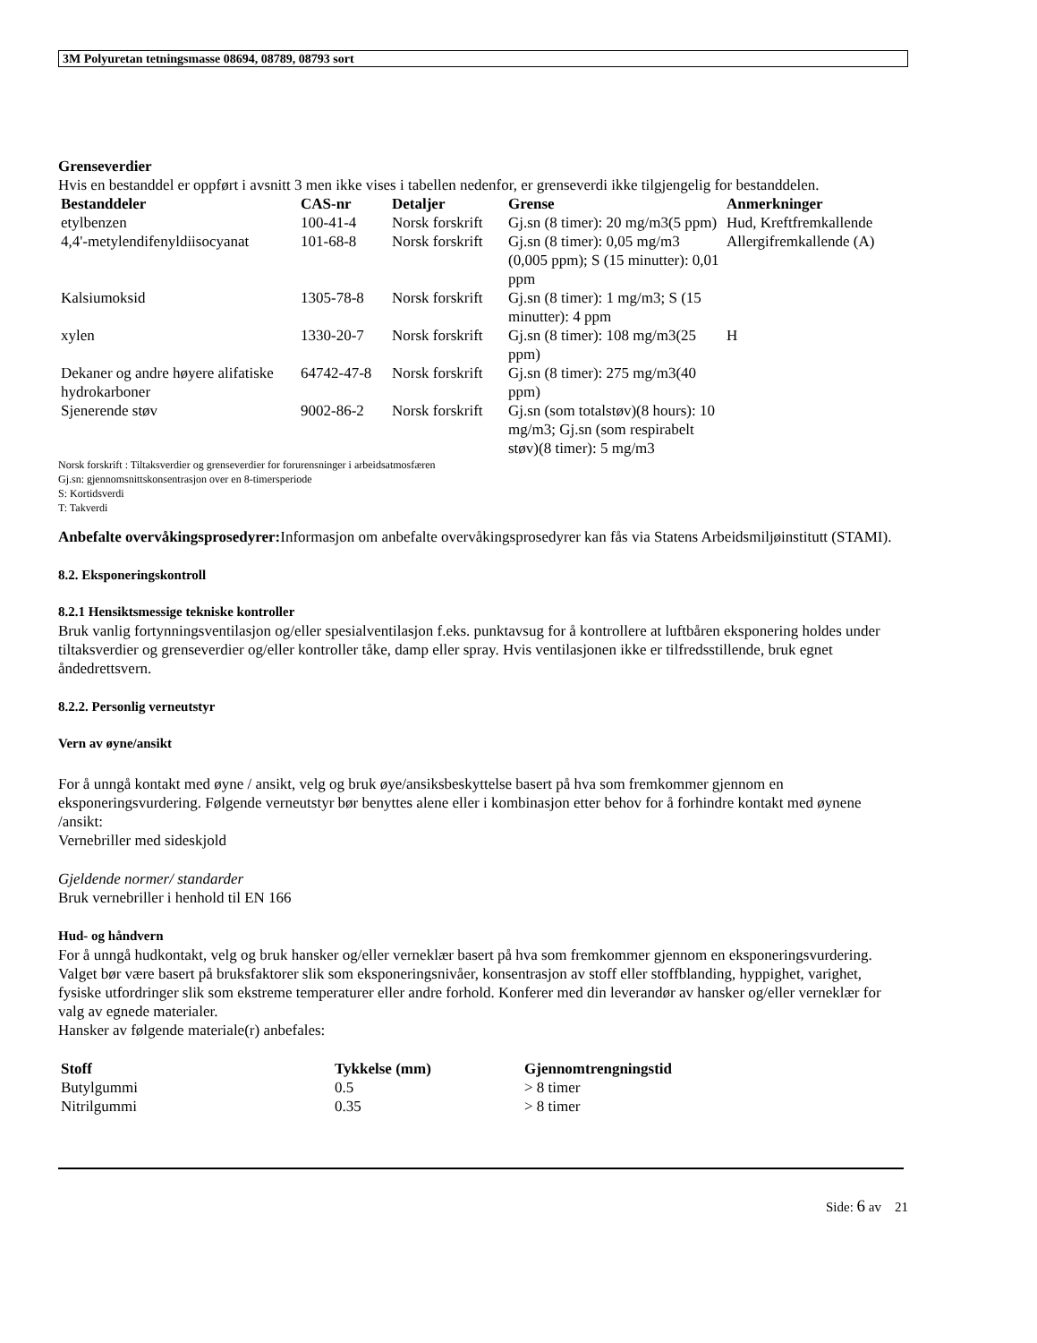3M Polyuretan tetningsmasse 08694, 08789, 08793 sort
Grenseverdier
Hvis en bestanddel er oppført i avsnitt 3 men ikke vises i tabellen nedenfor, er grenseverdi ikke tilgjengelig for bestanddelen.
| Bestanddeler | CAS-nr | Detaljer | Grense | Anmerkninger |
| --- | --- | --- | --- | --- |
| etylbenzen | 100-41-4 | Norsk forskrift | Gj.sn (8 timer): 20 mg/m3(5 ppm) | Hud, Kreftfremkallende |
| 4,4'-metylendifenyldiisocyanat | 101-68-8 | Norsk forskrift | Gj.sn (8 timer): 0,05 mg/m3 (0,005 ppm); S (15 minutter): 0,01 ppm | Allergifremkallende (A) |
| Kalsiumoksid | 1305-78-8 | Norsk forskrift | Gj.sn (8 timer): 1 mg/m3; S (15 minutter): 4 ppm | |
| xylen | 1330-20-7 | Norsk forskrift | Gj.sn (8 timer): 108 mg/m3(25 ppm) | H |
| Dekaner og andre høyere alifatiske hydrokarboner | 64742-47-8 | Norsk forskrift | Gj.sn (8 timer): 275 mg/m3(40 ppm) | |
| Sjenerende støv | 9002-86-2 | Norsk forskrift | Gj.sn (som totalstøv)(8 hours): 10 mg/m3; Gj.sn (som respirabelt støv)(8 timer): 5 mg/m3 | |
Norsk forskrift : Tiltaksverdier og grenseverdier for forurensninger i arbeidsatmosfæren
Gj.sn: gjennomsnittskonsentrasjon over en 8-timersperiode
S: Kortidsverdi
T: Takverdi
Anbefalte overvåkingsprosedyrer: Informasjon om anbefalte overvåkingsprosedyrer kan fås via Statens Arbeidsmiljøinstitutt (STAMI).
8.2. Eksponeringskontroll
8.2.1 Hensiktsmessige tekniske kontroller
Bruk vanlig fortynningsventilasjon og/eller spesialventilasjon f.eks. punktavsug for å kontrollere at luftbåren eksponering holdes under tiltaksverdier og grenseverdier og/eller kontroller tåke, damp eller spray. Hvis ventilasjonen ikke er tilfredsstillende, bruk egnet åndedrettsvern.
8.2.2. Personlig verneutstyr
Vern av øyne/ansikt
For å unngå kontakt med øyne / ansikt, velg og bruk øye/ansiksbeskyttelse basert på hva som fremkommer gjennom en eksponeringsvurdering. Følgende verneutstyr bør benyttes alene eller i kombinasjon etter behov for å forhindre kontakt med øynene /ansikt:
Vernebriller med sideskjold
Gjeldende normer/ standarder
Bruk vernebriller i henhold til EN 166
Hud- og håndvern
For å unngå hudkontakt, velg og bruk hansker og/eller verneklær basert på hva som fremkommer gjennom en eksponeringsvurdering. Valget bør være basert på bruksfaktorer slik som eksponeringsnivåer, konsentrasjon av stoff eller stoffblanding, hyppighet, varighet, fysiske utfordringer slik som ekstreme temperaturer eller andre forhold. Konferer med din leverandør av hansker og/eller verneklær for valg av egnede materialer.
Hansker av følgende materiale(r) anbefales:
| Stoff | Tykkelse (mm) | Gjennomtrengningstid |
| --- | --- | --- |
| Butylgummi | 0.5 | > 8 timer |
| Nitrilgummi | 0.35 | > 8 timer |
Side: 6 av 21